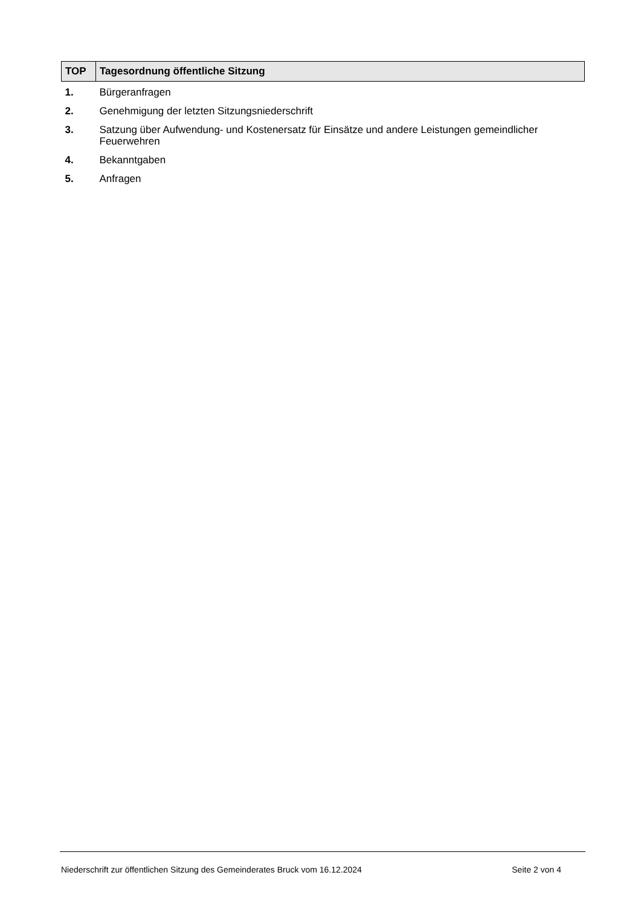| TOP | Tagesordnung öffentliche Sitzung |
| --- | --- |
| 1. | Bürgeranfragen |
| 2. | Genehmigung der letzten Sitzungsniederschrift |
| 3. | Satzung über Aufwendung- und Kostenersatz für Einsätze und andere Leistungen gemeindlicher Feuerwehren |
| 4. | Bekanntgaben |
| 5. | Anfragen |
Niederschrift zur öffentlichen Sitzung des Gemeinderates Bruck vom 16.12.2024 Seite 2 von 4